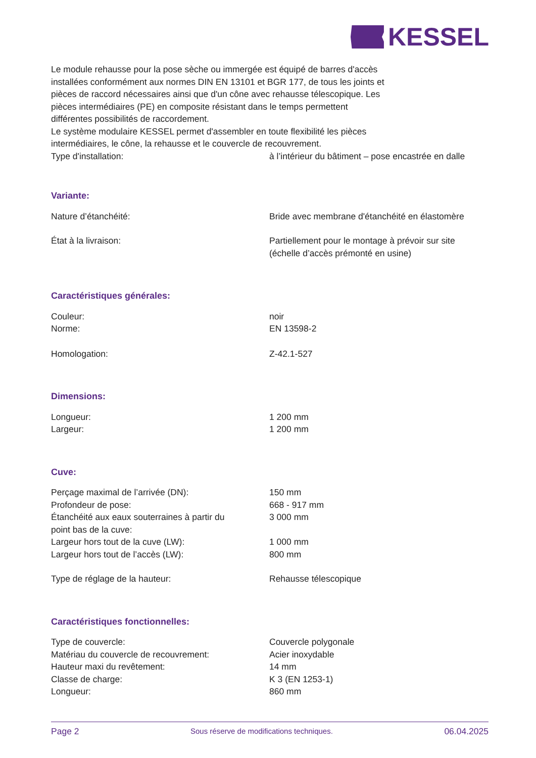KESSEL
Le module rehausse pour la pose sèche ou immergée est équipé de barres d'accès
installées conformément aux normes DIN EN 13101 et BGR 177, de tous les joints et
pièces de raccord nécessaires ainsi que d'un cône avec rehausse télescopique. Les
pièces intermédiaires (PE) en composite résistant dans le temps permettent
différentes possibilités de raccordement.
Le système modulaire KESSEL permet d'assembler en toute flexibilité les pièces
intermédiaires, le cône, la rehausse et le couvercle de recouvrement.
| Type d'installation: | à l’intérieur du bâtiment – pose encastrée en dalle |
Variante:
| Nature d’étanchéité: | Bride avec membrane d'étanchéité en élastomère |
| État à la livraison: | Partiellement pour le montage à prévoir sur site (échelle d’accès prémonté en usine) |
Caractéristiques générales:
| Couleur: | noir |
| Norme: | EN 13598-2 |
| Homologation: | Z-42.1-527 |
Dimensions:
| Longueur: | 1 200 mm |
| Largeur: | 1 200 mm |
Cuve:
| Perçage maximal de l’arrivée (DN): | 150 mm |
| Profondeur de pose: | 668 - 917 mm |
| Étanchéité aux eaux souterraines à partir du point bas de la cuve: | 3 000 mm |
| Largeur hors tout de la cuve (LW): | 1 000 mm |
| Largeur hors tout de l’accès (LW): | 800 mm |
| Type de réglage de la hauteur: | Rehausse télescopique |
Caractéristiques fonctionnelles:
| Type de couvercle: | Couvercle polygonale |
| Matériau du couvercle de recouvrement: | Acier inoxydable |
| Hauteur maxi du revêtement: | 14 mm |
| Classe de charge: | K 3 (EN 1253-1) |
| Longueur: | 860 mm |
Page 2 Sous réserve de modifications techniques. 06.04.2025